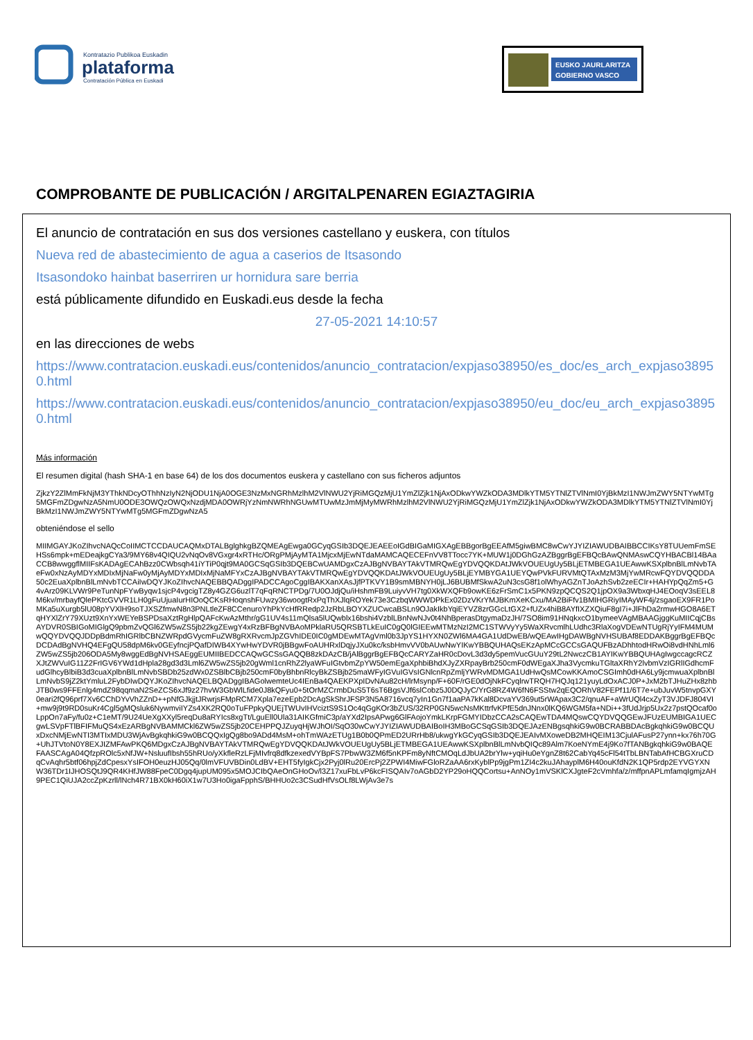Kontratazio Publikoa Euskadin
plataforma
Contratación Pública en Euskadi
EUSKO JAURLARITZA
GOBIERNO VASCO
COMPROBANTE DE PUBLICACIÓN / ARGITALPENAREN EGIAZTAGIRIA
El anuncio de contratación en sus dos versiones castellano y euskera, con títulos
Nueva red de abastecimiento de agua a caserios de Itsasondo
Itsasondoko hainbat baserriren ur hornidura sare berria
está públicamente difundido en Euskadi.eus desde la fecha
27-05-2021 14:10:57
en las direcciones de webs
https://www.contratacion.euskadi.eus/contenidos/anuncio_contratacion/expjaso38950/es_doc/es_arch_expjaso38950.html
https://www.contratacion.euskadi.eus/contenidos/anuncio_contratacion/expjaso38950/eu_doc/eu_arch_expjaso38950.html
Más información
El resumen digital (hash SHA-1 en base 64) de los dos documentos euskera y castellano con sus ficheros adjuntos
ZjkzY2ZlMmFkNjM3YThkNDcyOThhNzIyN2NjODU1NjA0OGE3NzMxNGRhMzlhM2VlNWU2YjRiMGQzMjU1YmZlZjk1NjAxODkwYWZkODA3MDlkYTM5YTNlZTVlNmI0YjBkMzI1NWJmZWY5NTYwMTg5MGFmZDgwNzA5NmU0ODE3OWQzOWQxNzdjMDA0OWRjYzNmNWRhNGUwMTUwMzJmMjMyMWRhMzlhM2VlNWU2YjRiMGQzMjU1YmZlZjk1NjAxODkwYWZkODA3MDlkYTM5YTNlZTVlNmI0YjBkMzI1NWJmZWY5NTYwMTg5MGFmZDgwNzA5
obteniéndose el sello
MIIMGAYJKoZIhvcNAQcCoIIMCTCCDAUCAQMxDTALBglghkgBZQMEAgEwga0GCyqGSIb3DQEJEAEEoIGdBIGaMIGXAgEBBgorBgEEAfM5giwBMC8wCwYJYIZIAWUDBAIBBCCIKsY8TUUemFmSEHSs6mpk+mEDeajkgCYa3/9MY68v4QIQU2vNqOv8VGxgr4xRTHc/ORgPMjAyMTA1MjcxMjEwNTdaMAMCAQECEFnVV8TTocc7YK+MUW1j0DGhGzAZBggrBgEFBQcBAwQNMAswCQYHBACBl14BAaCCB8wwggflMIIFsKADAgECAhBzz0CWbsqh41iYTiP0qjt9MA0GCSqGSIb3DQEBCwUAMDgxCzAJBgNVBAYTAkVTMRQwEgYDVQQKDAtJWkVOUEUgUy5BLjETMBEGA1UEAwwKSXplbnBlLmNvbTAeFw0xNzAyMDYxMDIxMjNaFw0yMjAyMDYxMDIxMjNaMFYxCzAJBgNVBAYTAkVTMRQwEgYDVQQKDAtJWkVOUEUgUy5BLjEYMBYGA1UEYQwPVkFURVMtQTAxMzM3MjYwMRcwFQYDVQQDDA50c2EuaXplbnBlLmNvbTCCAiIwDQYJKoZIhvcNAQEBBQADggIPADCCAgoCggIBAKXanXAsJjfPTKVY1B9smMBNYH0jLJ6BUBMfSkwA2uN3csG8f1olWhyAGZnTJoAzhSvb2zeECIr+HAHYpQqZm5+G4vArz09KLVWr9PeTunNpFYwByqw1sjcP4vgcigTZ8y4GZG6uzlT7qFqRNCTPDg/7U0OJdjQu/iHshmFB9LuiyvVH7tg0XkWXQFb9owKE6zFrSmC1x5PKN9zpQCQS2Q1jpOX9a3WbxqHJ4EOoqV3sEEL8M6kv/mrbayfQlePKtcGVVR1LH0gFuUjuaIurHIOoQCKsRHoqnshFUwzy36woogtRxPqThXJlqROYek73e3CzbqWWWDPkEx02DzVKrYMJBKmXeKCxu/MA2BiFfv1BMIHGRiyIMAyWF4j/zsgaoEX9FR1PoMKa5uXurgb5lU08pYVXlH9soTJXSZfmwN8n3PNLtleZF8CCenuroYhPkYcHfRRedp2JzRbLBOYXZUCwcaBSLn9OJakIkbYqiEYVZ8zrGGcLtGX2+fUZx4hiB8AYfIXZXQiuF8gI7i+JlFhDa2rmwHGO8A6ETqHYXlZrY79XUzt9XnYxWEYeBSPDsaXztRgHlpQAFcKwAzMthr/gG1UV4s11mQlsa5lUQwblx16bshi4VzblLBnNwNJv0t4NhBperasDtgymaDzJH/7SO8im91HNqkxcO1bymeeVAgMBAAGjggKuMIICqjCBsAYDVR0SBIGoMIGlgQ9pbmZvQGl6ZW5wZS5jb22kgZEwgY4xRzBFBgNVBAoMPklaRU5QRSBTLkEuIC0gQ0lGIEEwMTMzNzI2MC1STWVyYy5WaXRvcmlhLUdhc3RlaXogVDEwNTUgRjYyIFM4MUMwQQYDVQQJDDpBdmRhIGRlbCBNZWRpdGVycmFuZW8gRXRvcmJpZGVhIDE0IC0gMDEwMTAgVml0b3JpYS1HYXN0ZWl6MA4GA1UdDwEB/wQEAwIHgDAWBgNVHSUBAf8EDDAKBggrBgEFBQcDCDAdBgNVHQ4EFgQU58dpM6kv0GEyfncjPQafDIWB4XYwHwYDVR0jBBgwFoAUHRxlDqjyJXu0kc/ksbHmvVV0bAUwNwYIKwYBBQUHAQsEKzApMCcGCCsGAQUFBzADhhtodHRwOi8vdHNhLml6ZW5wZS5jb206ODA5My8wggEdBgNVHSAEggEUMIIBEDCCAQwGCSsGAQQB8zkDAzCB/jAlBggrBgEFBQcCARYZaHR0cDovL3d3dy5pemVucGUuY29tL2NwczCB1AYIKwYBBQUHAgIwgccagcRCZXJtZWVuIG11Z2FrIGV6YWd1dHpla28gd3d3Lml6ZW5wZS5jb20gWml1cnRhZ2lyaWFuIGtvbmZpYW50emEgaXphbiBhdXJyZXRpayBrb250cmF0dWEgaXJha3VycmkuTGltaXRhY2lvbmVzIGRlIGdhcmFudGlhcyBlbiB3d3cuaXplbnBlLmNvbSBDb25zdWx0ZSBlbCBjb250cmF0byBhbnRlcyBkZSBjb25maWFyIGVuIGVsIGNlcnRpZmljYWRvMDMGA1UdHwQsMCowKKAmoCSGImh0dHA6Ly9jcmwuaXplbnBlLmNvbS9jZ2ktYmluL2FybDIwDQYJKoZIhvcNAQELBQADggIBAGolwemteUc4IEnBa4QAEKPXpIDvNAu82cH/lrMsynp/F+60F/rGE0dOjNkFCyqlrwTRQH7HQJq121yuyLdOxACJ0P+JxM2bTJHuZHx8zhbJTB0ws9FFEnlg4mdZ98qqmaN2SeZCS6xJf9z27hvW3GbWlLfide0J8kQFyu0+5tOrMZCrmbDuS5T6sT6BgsVJf6slCobz5J0DQJyC/YrG8RZ4W6fN6FSStw2qEQORhV82FEPf11/6T7e+ubJuvW5tnvpGXY0eari2fQ96prf7Xv6CChDYvVhZZnD++pNfGJkjjtJRwrjsFMpRCM7Xpla7ezeEpb2DcAgSkShrJFSP3N5A8716vcq7yIn1Gn7f1aaPA7kKal8DcvaYV369ut5rWApax3C2/qnuAF+aWrUQl4cxZyT3VJDFJ804VI+mw9j9t9RD0suKr4Cgl5gMQsluk6NywmviIYZs4XK2RQ0oTuFPpkyQUEjTWUvIHVciztS9S1Oc4qGgKOr3bZUS/32RP0GN5wcNsMKttrfvKPfE5dnJNnx0lKQ6WGM5fa+NDi++3fUdJrjp5Ux2z7pstQOcaf0oLppOn7aFy/fu0z+C1eMT/9U24UeXgXXyl5reqDu8aRYIcs8xgTt/LguEll0Ula31AIKGfmiC3p/aYXd2IpsAPwg6GlFAojoYmkLKrpFGMYIDbzCCA2sCAQEwTDA4MQswCQYDVQQGEwJFUzEUMBIGA1UECgwLSVpFTlBFIFMuQS4xEzARBgNVBAMMCkl6ZW5wZS5jb20CEHPPQJZuyqHjWJhOI/SqO30wCwYJYIZIAWUDBAIBoIH3MBoGCSqGSIb3DQEJAzENBgsqhkiG9w0BCRABBDAcBgkqhkiG9w0BCQUxDxcNMjEwNTI3MTIxMDU3WjAvBgkqhkiG9w0BCQQxIgQg8bo9ADd4MsM+ohTmWAzETUg1B0b0QPmED2URrHb8/ukwgYkGCyqGSIb3DQEJEAIvMXoweDB2MHQEIM13CjulAFusP27ynn+kx76h70G+UhJTVtoN0Y8EXJIZMFAwPKQ6MDgxCzAJBgNVBAYTAkVTMRQwEgYDVQQKDAtJWkVOUEUgUy5BLjETMBEGA1UEAwwKSXplbnBlLmNvbQIQc89Alm7KoeNYmE4j9Ko7fTANBgkqhkiG9w0BAQEFAASCAgA04QfzpROlc5xNfJW+NsluufIbsh55hRUo/yXkfleRzLFjMIvfrq8dfkzexedVYBpFS7PbwW3ZM6f5nKPFm8yNftCMOqLdJbUA2brYlw+yqiHu0eYgnZ8t62CabYq45cFl54tTbLBNTabAfHCBGXruCDqCvAqhr5btf06hpjZdCpesxYsIFOH0euzHJ05Qq/0lmVFUVBDin0LdBV+EHT5fyIgkCjx2Pyj0lRu20ErcPj2ZPWI4MiwFGloRZaAA6rxKyblPp9jgPm1ZI4c2kuJAhayplM6H40ouKfdN2K1QP5rdp2EYVGYXNW36TDr1IJHOSQtJ9QR4KHfJW88FpeC0Dgq4jupUM095x5MOJCIbQAeOnGHoOv/l3Z17xuFbLvP6kcFISQAIv7oAGbD2YP29oHQQCortsu+AnNOy1mVSKlCXJgteF2cVmhfa/z/mffpnAPLmfamqIgmjzAH9PEC1QiUJA2ccZpKzrll/lNch4R71BX0kH60iX1w7U3Ho0igaFpphS/BHHUo2c3CSudHfVsOLf8LWjAv3e7s